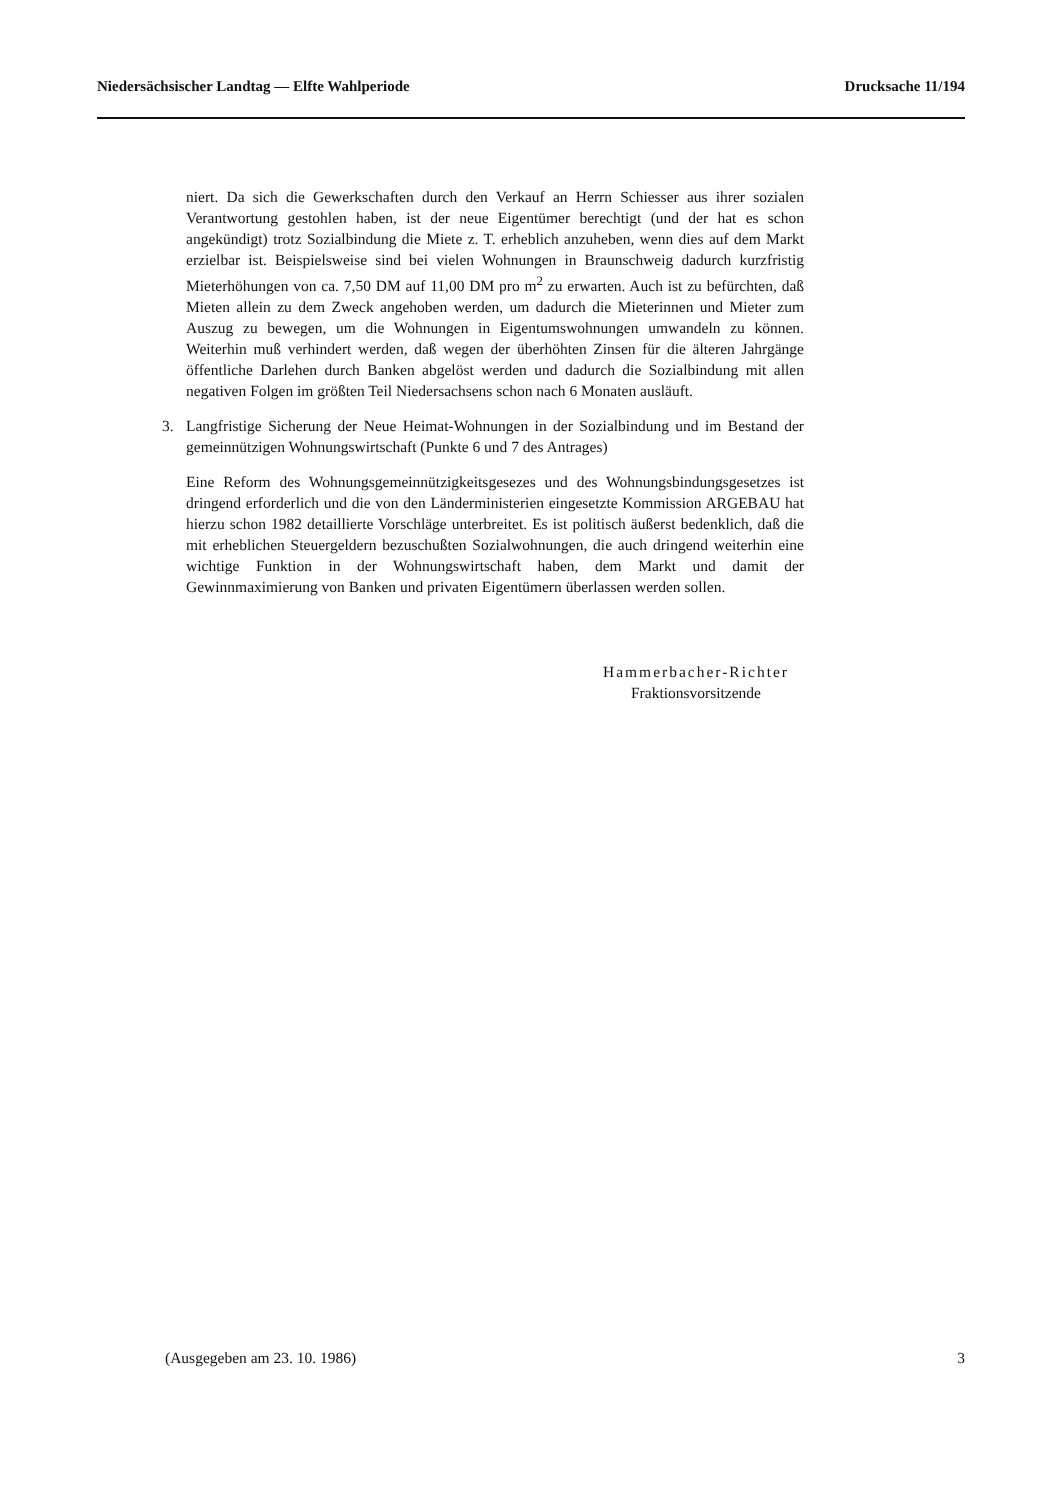Niedersächsischer Landtag — Elfte Wahlperiode Drucksache 11/194
niert. Da sich die Gewerkschaften durch den Verkauf an Herrn Schiesser aus ihrer sozialen Verantwortung gestohlen haben, ist der neue Eigentümer berechtigt (und der hat es schon angekündigt) trotz Sozialbindung die Miete z. T. erheblich anzuheben, wenn dies auf dem Markt erzielbar ist. Beispielsweise sind bei vielen Wohnungen in Braunschweig dadurch kurzfristig Mieterhöhungen von ca. 7,50 DM auf 11,00 DM pro m<sup>2</sup> zu erwarten. Auch ist zu befürchten, daß Mieten allein zu dem Zweck angehoben werden, um dadurch die Mieterinnen und Mieter zum Auszug zu bewegen, um die Wohnungen in Eigentumswohnungen umwandeln zu können. Weiterhin muß verhindert werden, daß wegen der überhöhten Zinsen für die älteren Jahrgänge öffentliche Darlehen durch Banken abgelöst werden und dadurch die Sozialbindung mit allen negativen Folgen im größten Teil Niedersachsens schon nach 6 Monaten ausläuft.
3. Langfristige Sicherung der Neue Heimat-Wohnungen in der Sozialbindung und im Bestand der gemeinnützigen Wohnungswirtschaft (Punkte 6 und 7 des Antrages)
Eine Reform des Wohnungsgemeinnützigkeitsgesezes und des Wohnungsbindungsgesetzes ist dringend erforderlich und die von den Länderministerien eingesetzte Kommission ARGEBAU hat hierzu schon 1982 detaillierte Vorschläge unterbreitet. Es ist politisch äußerst bedenklich, daß die mit erheblichen Steuergeldern bezuschußten Sozialwohnungen, die auch dringend weiterhin eine wichtige Funktion in der Wohnungswirtschaft haben, dem Markt und damit der Gewinnmaximierung von Banken und privaten Eigentümern überlassen werden sollen.
Hammerbacher-Richter
Fraktionsvorsitzende
(Ausgegeben am 23. 10. 1986) 3